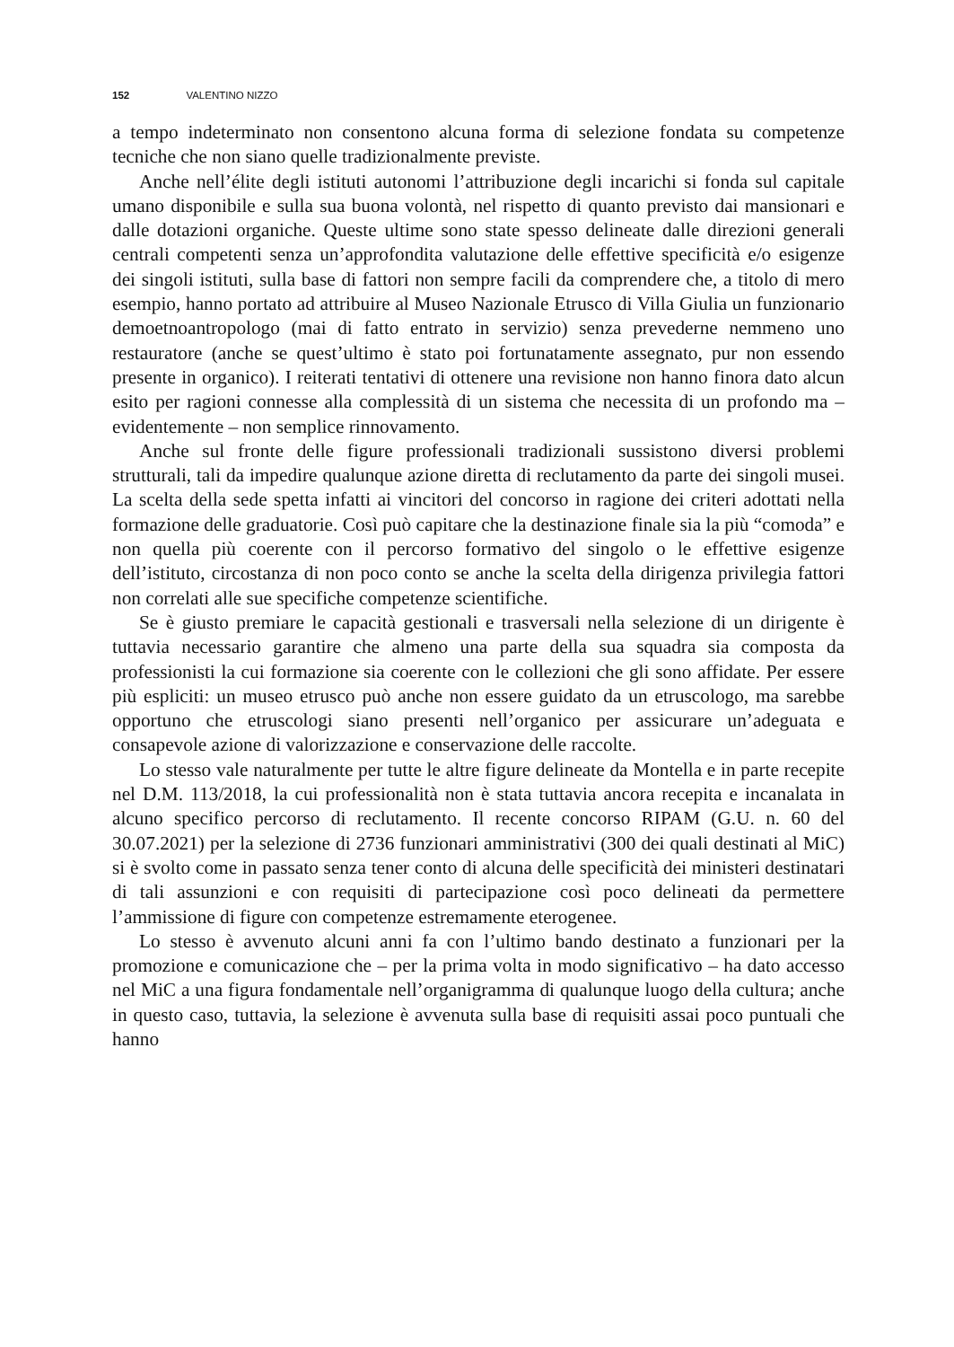152 VALENTINO NIZZO
a tempo indeterminato non consentono alcuna forma di selezione fondata su competenze tecniche che non siano quelle tradizionalmente previste.
Anche nell’élite degli istituti autonomi l’attribuzione degli incarichi si fonda sul capitale umano disponibile e sulla sua buona volontà, nel rispetto di quanto previsto dai mansionari e dalle dotazioni organiche. Queste ultime sono state spesso delineate dalle direzioni generali centrali competenti senza un’approfondita valutazione delle effettive specificità e/o esigenze dei singoli istituti, sulla base di fattori non sempre facili da comprendere che, a titolo di mero esempio, hanno portato ad attribuire al Museo Nazionale Etrusco di Villa Giulia un funzionario demoetnoantropologo (mai di fatto entrato in servizio) senza prevederne nemmeno uno restauratore (anche se quest’ultimo è stato poi fortunatamente assegnato, pur non essendo presente in organico). I reiterati tentativi di ottenere una revisione non hanno finora dato alcun esito per ragioni connesse alla complessità di un sistema che necessita di un profondo ma – evidentemente – non semplice rinnovamento.
Anche sul fronte delle figure professionali tradizionali sussistono diversi problemi strutturali, tali da impedire qualunque azione diretta di reclutamento da parte dei singoli musei. La scelta della sede spetta infatti ai vincitori del concorso in ragione dei criteri adottati nella formazione delle graduatorie. Così può capitare che la destinazione finale sia la più “comoda” e non quella più coerente con il percorso formativo del singolo o le effettive esigenze dell’istituto, circostanza di non poco conto se anche la scelta della dirigenza privilegia fattori non correlati alle sue specifiche competenze scientifiche.
Se è giusto premiare le capacità gestionali e trasversali nella selezione di un dirigente è tuttavia necessario garantire che almeno una parte della sua squadra sia composta da professionisti la cui formazione sia coerente con le collezioni che gli sono affidate. Per essere più espliciti: un museo etrusco può anche non essere guidato da un etruscologo, ma sarebbe opportuno che etruscologi siano presenti nell’organico per assicurare un’adeguata e consapevole azione di valorizzazione e conservazione delle raccolte.
Lo stesso vale naturalmente per tutte le altre figure delineate da Montella e in parte recepite nel D.M. 113/2018, la cui professionalità non è stata tuttavia ancora recepita e incanalata in alcuno specifico percorso di reclutamento. Il recente concorso RIPAM (G.U. n. 60 del 30.07.2021) per la selezione di 2736 funzionari amministrativi (300 dei quali destinati al MiC) si è svolto come in passato senza tener conto di alcuna delle specificità dei ministeri destinatari di tali assunzioni e con requisiti di partecipazione così poco delineati da permettere l’ammissione di figure con competenze estremamente eterogenee.
Lo stesso è avvenuto alcuni anni fa con l’ultimo bando destinato a funzionari per la promozione e comunicazione che – per la prima volta in modo significativo – ha dato accesso nel MiC a una figura fondamentale nell’organigramma di qualunque luogo della cultura; anche in questo caso, tuttavia, la selezione è avvenuta sulla base di requisiti assai poco puntuali che hanno